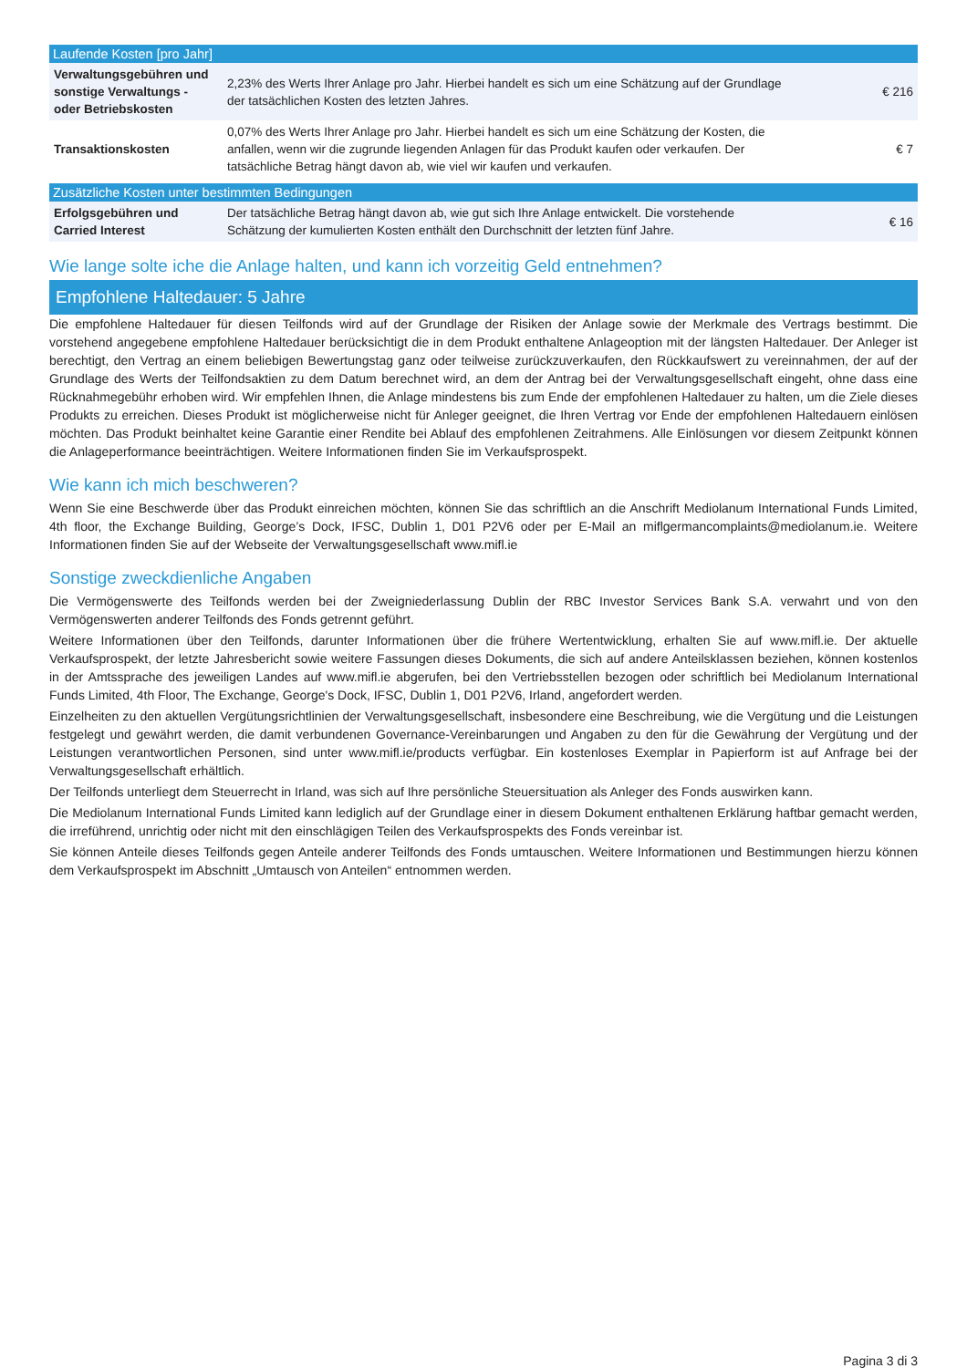| Laufende Kosten [pro Jahr] | | |
| --- | --- | --- |
| Verwaltungsgebühren und sonstige Verwaltungs - oder Betriebskosten | 2,23% des Werts Ihrer Anlage pro Jahr. Hierbei handelt es sich um eine Schätzung auf der Grundlage der tatsächlichen Kosten des letzten Jahres. | € 216 |
| Transaktionskosten | 0,07% des Werts Ihrer Anlage pro Jahr. Hierbei handelt es sich um eine Schätzung der Kosten, die anfallen, wenn wir die zugrunde liegenden Anlagen für das Produkt kaufen oder verkaufen. Der tatsächliche Betrag hängt davon ab, wie viel wir kaufen und verkaufen. | € 7 |
| Zusätzliche Kosten unter bestimmten Bedingungen | | |
| Erfolgsgebühren und Carried Interest | Der tatsächliche Betrag hängt davon ab, wie gut sich Ihre Anlage entwickelt. Die vorstehende Schätzung der kumulierten Kosten enthält den Durchschnitt der letzten fünf Jahre. | € 16 |
Wie lange solte iche die Anlage halten, und kann ich vorzeitig Geld entnehmen?
Empfohlene Haltedauer: 5 Jahre
Die empfohlene Haltedauer für diesen Teilfonds wird auf der Grundlage der Risiken der Anlage sowie der Merkmale des Vertrags bestimmt. Die vorstehend angegebene empfohlene Haltedauer berücksichtigt die in dem Produkt enthaltene Anlageoption mit der längsten Haltedauer. Der Anleger ist berechtigt, den Vertrag an einem beliebigen Bewertungstag ganz oder teilweise zurückzuverkaufen, den Rückkaufswert zu vereinnahmen, der auf der Grundlage des Werts der Teilfondsaktien zu dem Datum berechnet wird, an dem der Antrag bei der Verwaltungsgesellschaft eingeht, ohne dass eine Rücknahmegebühr erhoben wird. Wir empfehlen Ihnen, die Anlage mindestens bis zum Ende der empfohlenen Haltedauer zu halten, um die Ziele dieses Produkts zu erreichen. Dieses Produkt ist möglicherweise nicht für Anleger geeignet, die Ihren Vertrag vor Ende der empfohlenen Haltedauern einlösen möchten. Das Produkt beinhaltet keine Garantie einer Rendite bei Ablauf des empfohlenen Zeitrahmens. Alle Einlösungen vor diesem Zeitpunkt können die Anlageperformance beeinträchtigen. Weitere Informationen finden Sie im Verkaufsprospekt.
Wie kann ich mich beschweren?
Wenn Sie eine Beschwerde über das Produkt einreichen möchten, können Sie das schriftlich an die Anschrift Mediolanum International Funds Limited, 4th floor, the Exchange Building, George’s Dock, IFSC, Dublin 1, D01 P2V6 oder per E-Mail an miflgermancomplaints@mediolanum.ie. Weitere Informationen finden Sie auf der Webseite der Verwaltungsgesellschaft www.mifl.ie
Sonstige zweckdienliche Angaben
Die Vermögenswerte des Teilfonds werden bei der Zweigniederlassung Dublin der RBC Investor Services Bank S.A. verwahrt und von den Vermögenswerten anderer Teilfonds des Fonds getrennt geführt.
Weitere Informationen über den Teilfonds, darunter Informationen über die frühere Wertentwicklung, erhalten Sie auf www.mifl.ie. Der aktuelle Verkaufsprospekt, der letzte Jahresbericht sowie weitere Fassungen dieses Dokuments, die sich auf andere Anteilsklassen beziehen, können kostenlos in der Amtssprache des jeweiligen Landes auf www.mifl.ie abgerufen, bei den Vertriebsstellen bezogen oder schriftlich bei Mediolanum International Funds Limited, 4th Floor, The Exchange, George's Dock, IFSC, Dublin 1, D01 P2V6, Irland, angefordert werden.
Einzelheiten zu den aktuellen Vergütungsrichtlinien der Verwaltungsgesellschaft, insbesondere eine Beschreibung, wie die Vergütung und die Leistungen festgelegt und gewährt werden, die damit verbundenen Governance-Vereinbarungen und Angaben zu den für die Gewährung der Vergütung und der Leistungen verantwortlichen Personen, sind unter www.mifl.ie/products verfügbar. Ein kostenloses Exemplar in Papierform ist auf Anfrage bei der Verwaltungsgesellschaft erhältlich.
Der Teilfonds unterliegt dem Steuerrecht in Irland, was sich auf Ihre persönliche Steuersituation als Anleger des Fonds auswirken kann.
Die Mediolanum International Funds Limited kann lediglich auf der Grundlage einer in diesem Dokument enthaltenen Erklärung haftbar gemacht werden, die irreführend, unrichtig oder nicht mit den einschlägigen Teilen des Verkaufsprospekts des Fonds vereinbar ist.
Sie können Anteile dieses Teilfonds gegen Anteile anderer Teilfonds des Fonds umtauschen. Weitere Informationen und Bestimmungen hierzu können dem Verkaufsprospekt im Abschnitt „Umtausch von Anteilen“ entnommen werden.
Pagina 3 di 3